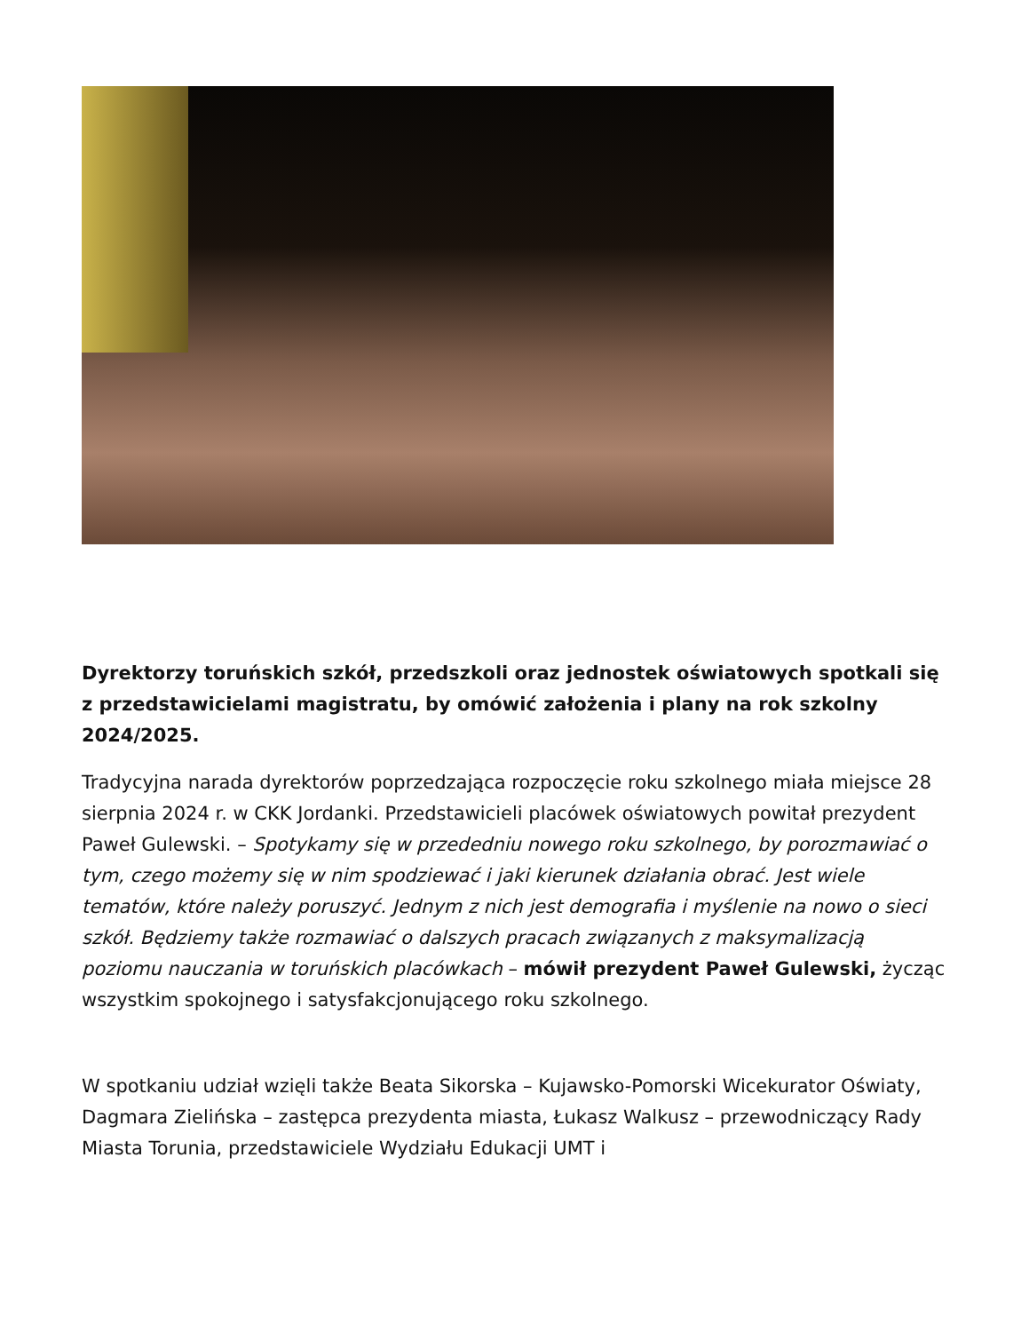Dyrektorzy toruńskich szkół, przedszkoli oraz jednostek oświatowych spotkali się z przedstawicielami magistratu, by omówić założenia i plany na rok szkolny 2024/2025.
Tradycyjna narada dyrektorów poprzedzająca rozpoczęcie roku szkolnego miała miejsce 28 sierpnia 2024 r. w CKK Jordanki. Przedstawicieli placówek oświatowych powitał prezydent Paweł Gulewski. – Spotykamy się w przededniu nowego roku szkolnego, by porozmawiać o tym, czego możemy się w nim spodziewać i jaki kierunek działania obrać. Jest wiele tematów, które należy poruszyć. Jednym z nich jest demografia i myślenie na nowo o sieci szkół. Będziemy także rozmawiać o dalszych pracach związanych z maksymalizacją poziomu nauczania w toruńskich placówkach – mówił prezydent Paweł Gulewski, życząc wszystkim spokojnego i satysfakcjonującego roku szkolnego.
W spotkaniu udział wzięli także Beata Sikorska – Kujawsko-Pomorski Wicekurator Oświaty, Dagmara Zielińska – zastępca prezydenta miasta, Łukasz Walkusz – przewodniczący Rady Miasta Torunia, przedstawiciele Wydziału Edukacji UMT i